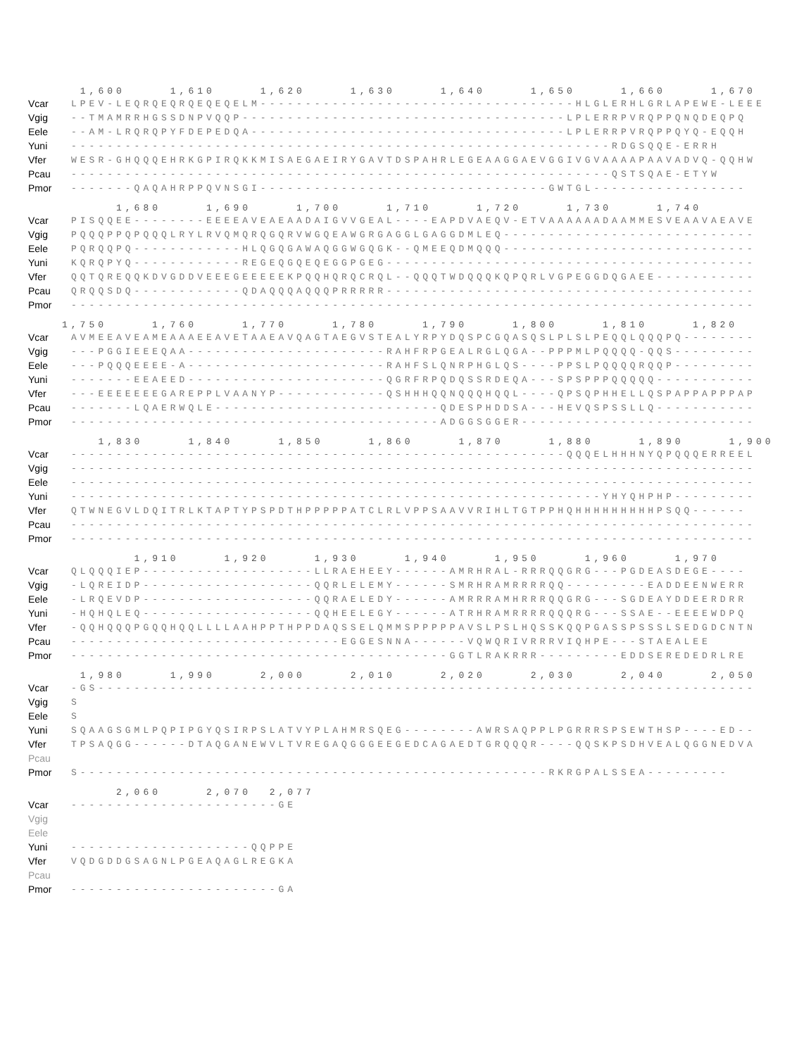1,600     1,610     1,620     1,630     1,640     1,650     1,660     1,670
Vcar
LPEV-LEQRQEQRQEQEQELM-----------------------------------HLGLERHLGRLAPEWE-LEEE
Vgig
--TMAMRRHGSSDNPVQQP------------------------------------LPLERRPVRQPPQNQDEQPQ
Eele
--AM-LRQRQPYFDEPEDQA-----------------------------------LPLERRPVRQPPQYQ-EQQH
Yuni
------------------------------------------------------------RDGSQQE-ERRH
Vfer
WESR-GHQQQEHRKGPIRQKKMISAEGAEIRYGAVTDSPAHRLEGEAAGGAEVGGIVGVAAAAPAAVADVQ-QQHW
Pcau
------------------------------------------------------------QSTSQAE-ETYW
Pmor
-------QAQAHRPPQVNSGI--------------------------------GWTGL-----------------
     1,680     1,690     1,700     1,710     1,720     1,730     1,740
Vcar
PISQQEE--------EEEEAVEAEAADAIGVVGEAL----EAPDVAEQV-ETVAAAAAADAAMMESVEAAVAEAVE
Vgig
PQQQPPQPQQQLRYLRVQMQRQGQRVWGQEAWGRGAGGLGAGGDMLEQ----------------------------
Eele
PQRQQPQ------------HLQGQGAWAQGGWGQGK--QMEEQDMQQQ----------------------------
Yuni
KQRQPYQ------------REGEQGQEQEGGPGEG-----------------------------------------
Vfer
QQTQREQQKDVGDDVEEEGEEEEEKPQQHQRQCRQL--QQQTWDQQQKQPQRLVGPEGGDQGAEE-----------
Pcau
QRQQSDQ------------QDAQQQAQQQPRRRRR-----------------------------------------
Pmor
----------------------------------------------------------------------------
1,750     1,760     1,770     1,780     1,790     1,800     1,810     1,820
Vcar
AVMEEAVEAMEAAAEEAVETAAEAVQAGTAEGVSTEALYRPYDQSPCGQASQSLPLSLPEQQLQQQPQ--------
Vgig
---PGGIEEEQAA----------------------RAHFRPGEALRGLQGA--PPPMLPQQQQ-QQS---------
Eele
---PQQQEEEE-A----------------------RAHFSLQNRPHGLQS----PPSLPQQQQRQQP---------
Yuni
-------EEAEED----------------------QGRFRPQDQSSRDEQA---SPSPPPQQQQQ-----------
Vfer
---EEEEEEEGAREPPLVAANYP------------QSHHHQQNQQQHQQL----QPSQPHHELLQSPAPPAPPPAP
Pcau
-------LQAERWQLE-------------------------QDESPHDDSA---HEVQSPSSLLQ-----------
Pmor
-----------------------------------------ADGGSGGER--------------------------
   1,830     1,840     1,850     1,860     1,870     1,880     1,890     1,900
Vcar
-------------------------------------------------------QQQELHHHNYQPQQQERREEL
Vgig
----------------------------------------------------------------------------
Eele
----------------------------------------------------------------------------
Yuni
-----------------------------------------------------------YHYQHPHP---------
Vfer
QTWNEGVLDQITRLKTAPTYPSPDTHPPPPPATCLRLVPPSAAVVRIHLTGTPPHQHHHHHHHHHPSQQ------
Pcau
----------------------------------------------------------------------------
Pmor
----------------------------------------------------------------------------
       1,910     1,920     1,930     1,940     1,950     1,960     1,970
Vcar
QLQQQIEP-------------------LLRAEHEEY------AMRHRAL-RRRQQGRG---PGDEASDEGE----
Vgig
-LQREIDP-------------------QQRLELEMY------SMRHRAMRRRRQQ---------EADDEENWERR
Eele
-LRQEVDP-------------------QQRAELEDY------AMRRRAMHRRRQQGRG---SGDEAYDDEERDRR
Yuni
-HQHQLEQ-------------------QQHEELEGY------ATRHRAMRRRRQQQRG---SSAE--EEEEWDPQ
Vfer
-QQHQQQPGQQHQQLLLLAAHPPTHPPDAQSSELQMMSPPPPPAVSLPSLHQSSKQQPGASSPSSSLSEDGDCNTN
Pcau
------------------------------EGGESNNA------VQWQRIVRRRVIQHPE---STAEALEE
Pmor
------------------------------------------GGTLRAKRRR---------EDDSEREDEDRLRE
 1,980     1,990     2,000     2,010     2,020     2,030     2,040     2,050
Vcar
-GS-------------------------------------------------------------------------
Vgig
S
Eele
S
Yuni
SQAAGSGMLPQPIPGYQSIRPSLATVYPLAHMRSQEG--------AWRSAQPPLPGRRRSPSEWTHSP----ED--
Vfer
TPSAQGG------DTAQGANEWVLTVREGAQGGGEEGEDCAGAEDTGRQQQR----QQSKPSDHVEALQGGNEDVA
Pcau

Pmor
S----------------------------------------------------RKRGPALSSEA---------
     2,060     2,070  2,077
Vcar
-----------------------GE
Vgig

Eele

Yuni
--------------------QQPPE
Vfer
VQDGDDGSAGNLPGEAQAGLREGKA
Pcau

Pmor
-----------------------GA